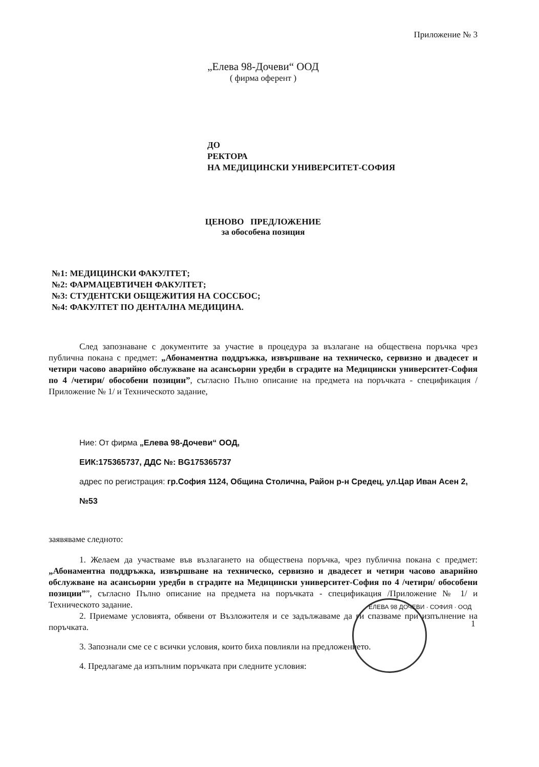Приложение № 3
„Елева 98-Дочеви“ ООД
( фирма оферент )
ДО
РЕКТОРА
НА МЕДИЦИНСКИ УНИВЕРСИТЕТ-СОФИЯ
ЦЕНОВО ПРЕДЛОЖЕНИЕ
за обособена позиция
№1: МЕДИЦИНСКИ ФАКУЛТЕТ;
№2: ФАРМАЦЕВТИЧЕН ФАКУЛТЕТ;
№3: СТУДЕНТСКИ ОБЩЕЖИТИЯ НА СОССБОС;
№4: ФАКУЛТЕТ ПО ДЕНТАЛНА МЕДИЦИНА.
След запознаване с документите за участие в процедура за възлагане на обществена поръчка чрез публична покана с предмет: „Абонаментна поддръжка, извършване на техническо, сервизно и двадесет и четири часово аварийно обслужване на асансьорни уредби в сградите на Медицински университет-София по 4 /четири/ обособени позиции”, съгласно Пълно описание на предмета на поръчката - спецификация /Приложение № 1/ и Техническото задание,
Ние: От фирма „Елева 98-Дочеви“ ООД,
ЕИК:175365737, ДДС №: BG175365737
адрес по регистрация: гр.София 1124, Община Столична, Район р-н Средец, ул.Цар Иван Асен 2, №53
заявяваме следното:
1. Желаем да участваме във възлагането на обществена поръчка, чрез публична покана с предмет: „Абонаментна поддръжка, извършване на техническо, сервизно и двадесет и четири часово аварийно обслужване на асансьорни уредби в сградите на Медицински университет-София по 4 /четири/ обособени позиции””, съгласно Пълно описание на предмета на поръчката - спецификация /Приложение № 1/ и Техническото задание.
2. Приемаме условията, обявени от Възложителя и се задължаваме да ги спазваме при изпълнение на поръчката.
3. Запознали сме се с всички условия, които биха повлияли на предложението.
4. Предлагаме да изпълним поръчката при следните условия:
ЕЛЕВА 98 ДОЧЕВИ · СОФИЯ · ООД
1